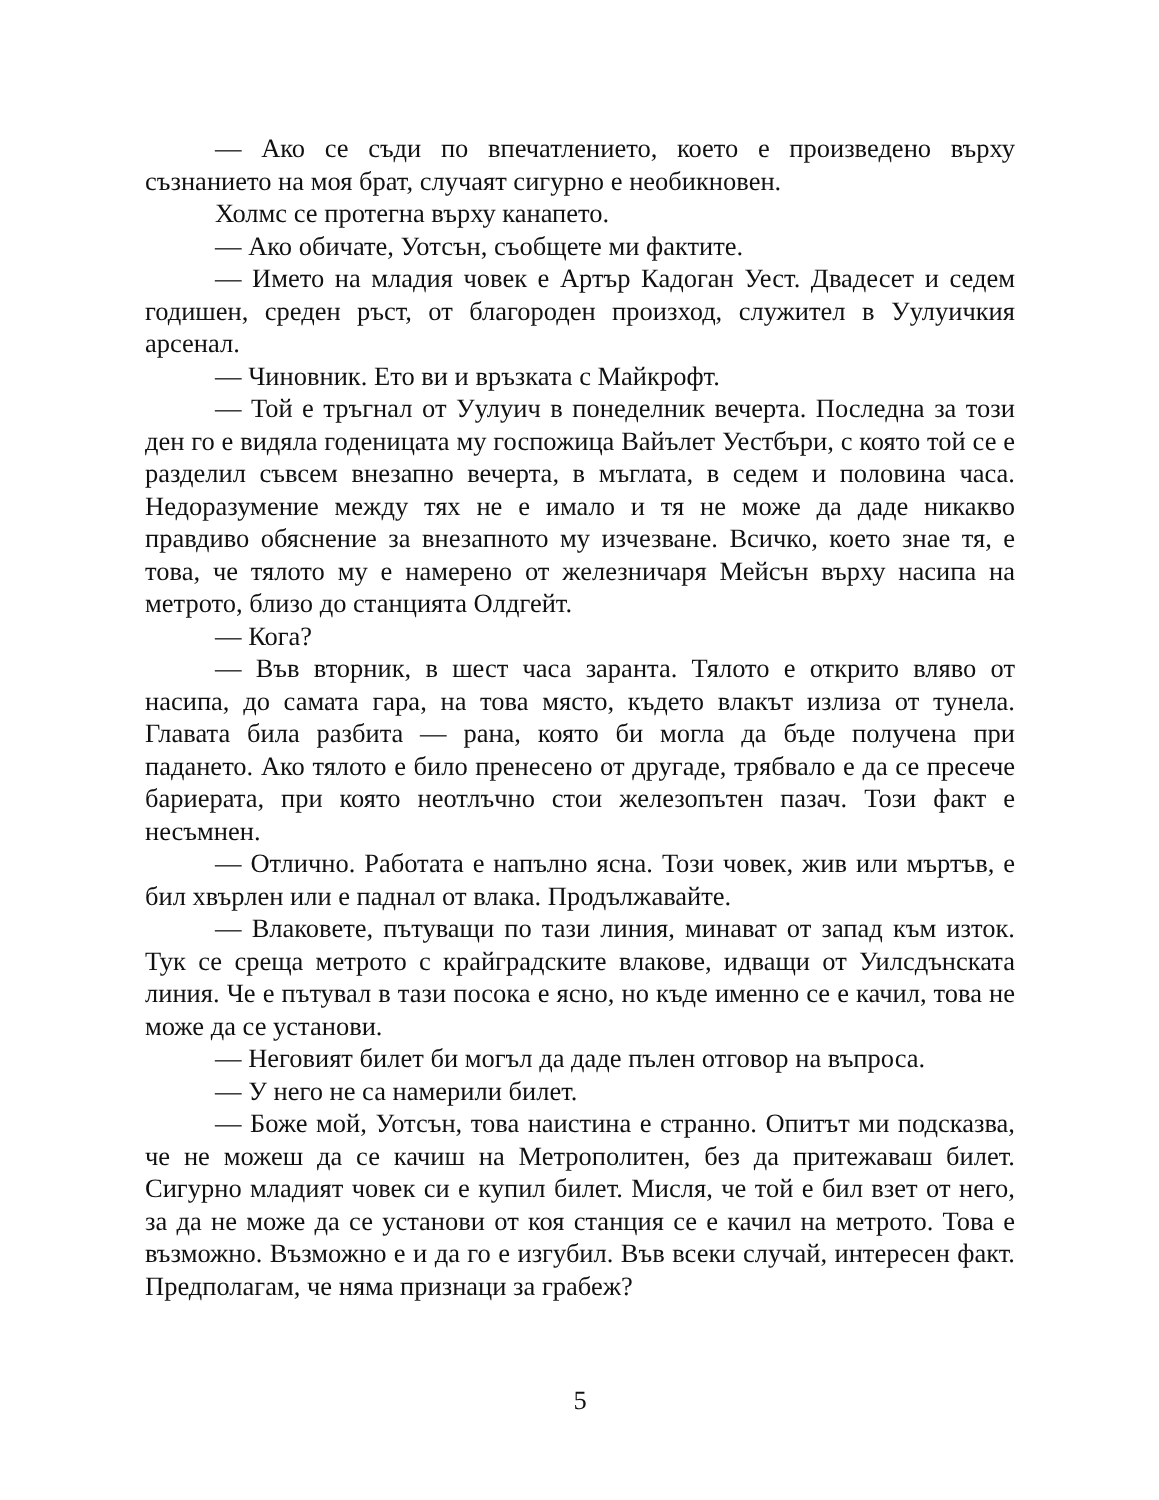— Ако се съди по впечатлението, което е произведено върху съзнанието на моя брат, случаят сигурно е необикновен.
Холмс се протегна върху канапето.
— Ако обичате, Уотсън, съобщете ми фактите.
— Името на младия човек е Артър Кадоган Уест. Двадесет и седем годишен, среден ръст, от благороден произход, служител в Уулуичкия арсенал.
— Чиновник. Ето ви и връзката с Майкрофт.
— Той е тръгнал от Уулуич в понеделник вечерта. Последна за този ден го е видяла годеницата му госпожица Вайълет Уестбъри, с която той се е разделил съвсем внезапно вечерта, в мъглата, в седем и половина часа. Недоразумение между тях не е имало и тя не може да даде никакво правдиво обяснение за внезапното му изчезване. Всичко, което знае тя, е това, че тялото му е намерено от железничаря Мейсън върху насипа на метрото, близо до станцията Олдгейт.
— Кога?
— Във вторник, в шест часа заранта. Тялото е открито вляво от насипа, до самата гара, на това място, където влакът излиза от тунела. Главата била разбита — рана, която би могла да бъде получена при падането. Ако тялото е било пренесено от другаде, трябвало е да се пресече бариерата, при която неотлъчно стои железопътен пазач. Този факт е несъмнен.
— Отлично. Работата е напълно ясна. Този човек, жив или мъртъв, е бил хвърлен или е паднал от влака. Продължавайте.
— Влаковете, пътуващи по тази линия, минават от запад към изток. Тук се среща метрото с крайградските влакове, идващи от Уилсдънската линия. Че е пътувал в тази посока е ясно, но къде именно се е качил, това не може да се установи.
— Неговият билет би могъл да даде пълен отговор на въпроса.
— У него не са намерили билет.
— Боже мой, Уотсън, това наистина е странно. Опитът ми подсказва, че не можеш да се качиш на Метрополитен, без да притежаваш билет. Сигурно младият човек си е купил билет. Мисля, че той е бил взет от него, за да не може да се установи от коя станция се е качил на метрото. Това е възможно. Възможно е и да го е изгубил. Във всеки случай, интересен факт. Предполагам, че няма признаци за грабеж?
5